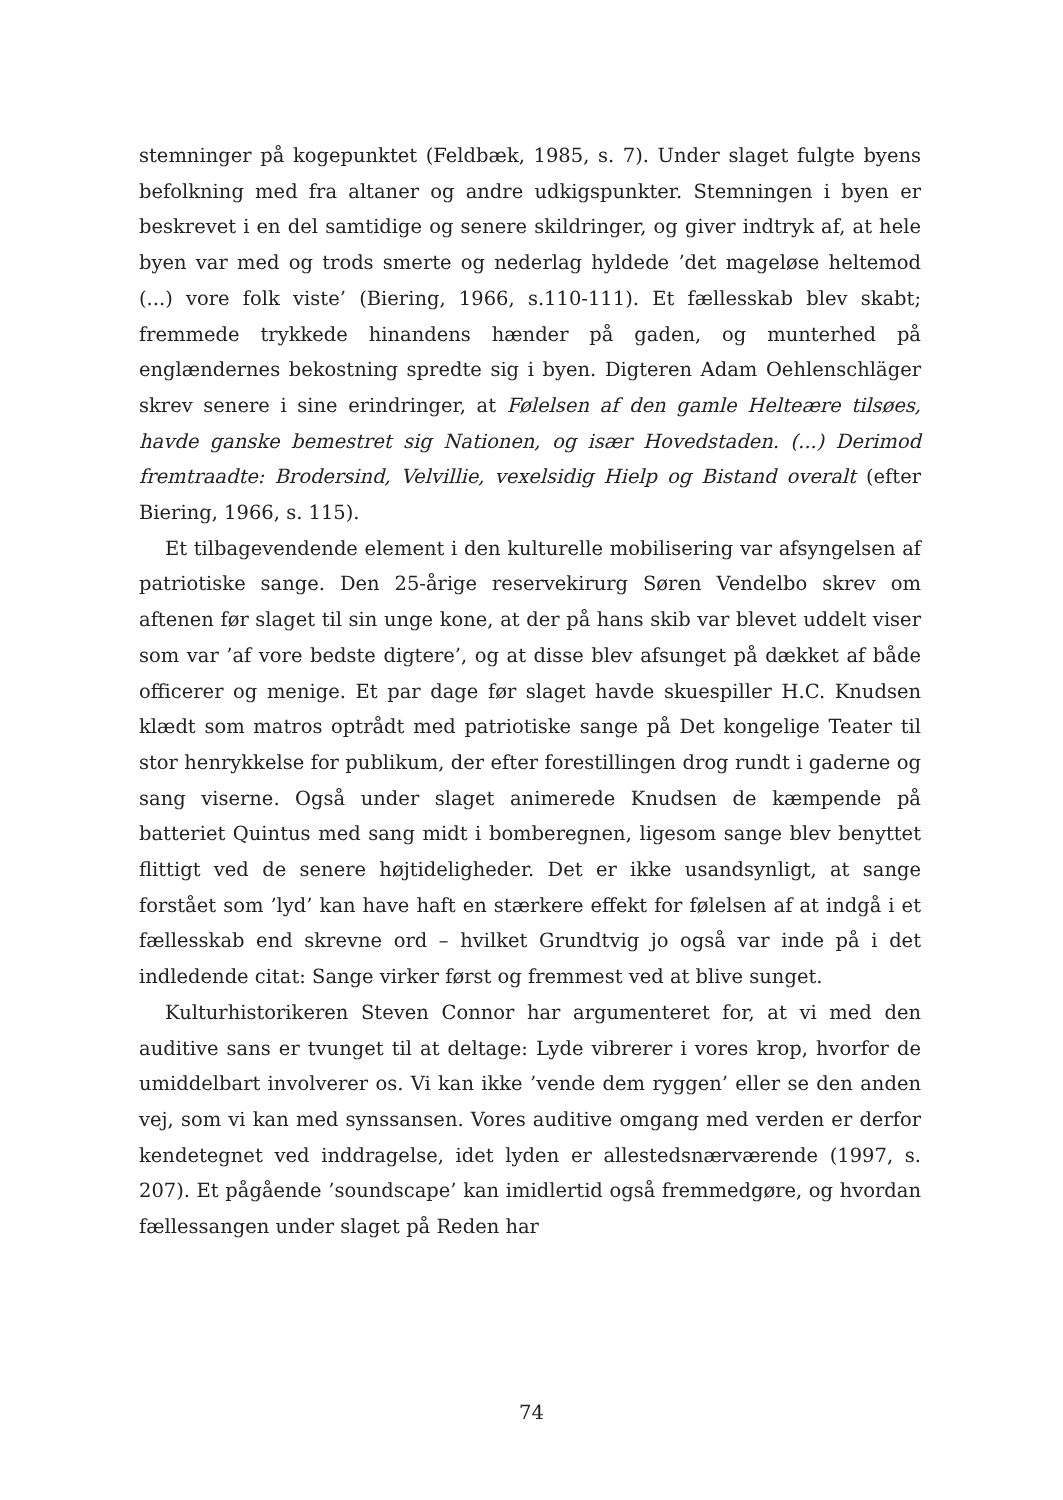stemninger på kogepunktet (Feldbæk, 1985, s. 7). Under slaget fulgte byens befolkning med fra altaner og andre udkigspunkter. Stemningen i byen er beskrevet i en del samtidige og senere skildringer, og giver indtryk af, at hele byen var med og trods smerte og nederlag hyldede ’det mageløse heltemod (...) vore folk viste’ (Biering, 1966, s.110-111). Et fællesskab blev skabt; fremmede trykkede hinandens hænder på gaden, og munterhed på englændernes bekostning spredte sig i byen. Digteren Adam Oehlenschläger skrev senere i sine erindringer, at Følelsen af den gamle Helteære tilsøes, havde ganske bemestret sig Nationen, og især Hovedstaden. (...) Derimod fremtraadte: Brodersind, Velvillie, vexelsidig Hielp og Bistand overalt (efter Biering, 1966, s. 115).
Et tilbagevendende element i den kulturelle mobilisering var afsyngelsen af patriotiske sange. Den 25-årige reservekirurg Søren Vendelbo skrev om aftenen før slaget til sin unge kone, at der på hans skib var blevet uddelt viser som var ’af vore bedste digtere’, og at disse blev afsunget på dækket af både officerer og menige. Et par dage før slaget havde skuespiller H.C. Knudsen klædt som matros optrådt med patriotiske sange på Det kongelige Teater til stor henrykkelse for publikum, der efter forestillingen drog rundt i gaderne og sang viserne. Også under slaget animerede Knudsen de kæmpende på batteriet Quintus med sang midt i bomberegnen, ligesom sange blev benyttet flittigt ved de senere højtideligheder. Det er ikke usandsynligt, at sange forstået som ’lyd’ kan have haft en stærkere effekt for følelsen af at indgå i et fællesskab end skrevne ord – hvilket Grundtvig jo også var inde på i det indledende citat: Sange virker først og fremmest ved at blive sunget.
Kulturhistorikeren Steven Connor har argumenteret for, at vi med den auditive sans er tvunget til at deltage: Lyde vibrerer i vores krop, hvorfor de umiddelbart involverer os. Vi kan ikke ’vende dem ryggen’ eller se den anden vej, som vi kan med synssansen. Vores auditive omgang med verden er derfor kendetegnet ved inddragelse, idet lyden er allestedsnærværende (1997, s. 207). Et pågående ’soundscape’ kan imidlertid også fremmedgøre, og hvordan fællessangen under slaget på Reden har
74